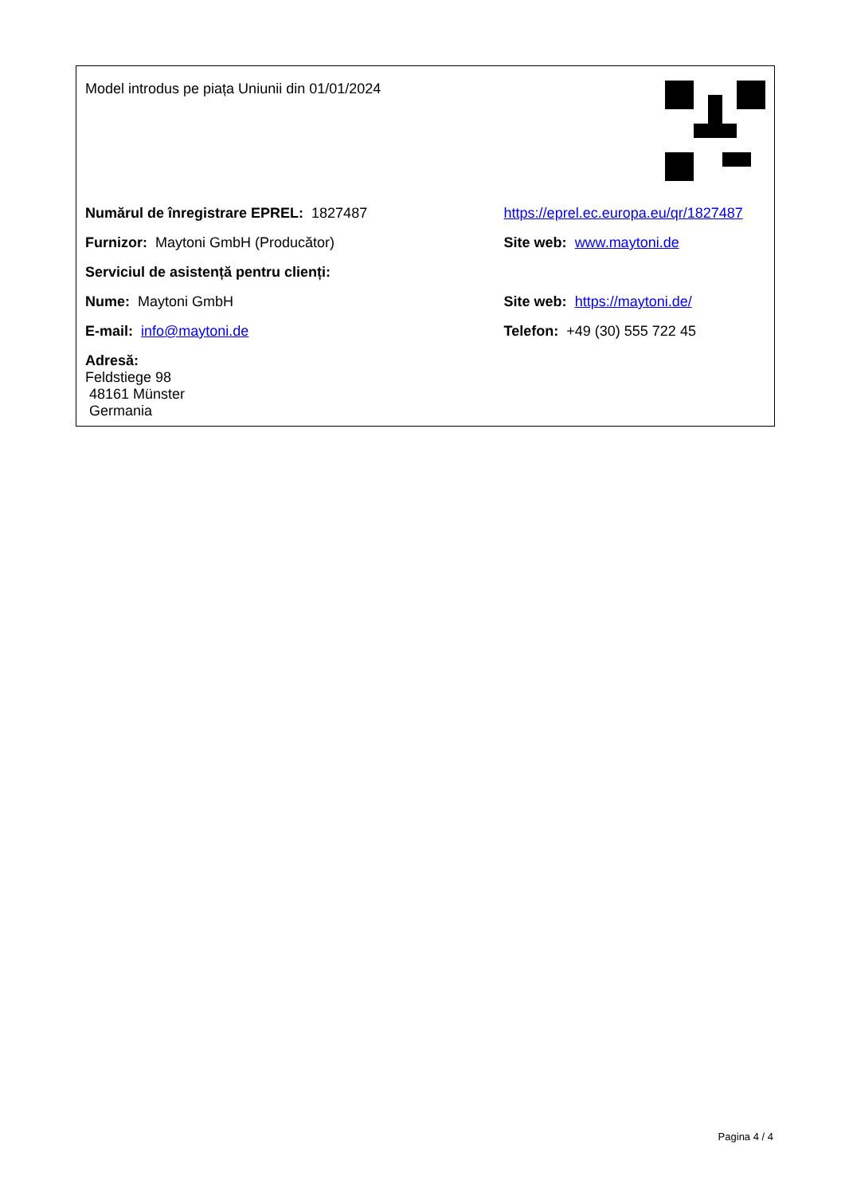| Model introdus pe piața Uniunii din 01/01/2024 | |
| Numărul de înregistrare EPREL: 1827487 | https://eprel.ec.europa.eu/qr/1827487 |
| Furnizor: Maytoni GmbH (Producător) | Site web: www.maytoni.de |
| Serviciul de asistență pentru clienți: | |
| Nume: Maytoni GmbH | Site web: https://maytoni.de/ |
| E-mail: info@maytoni.de | Telefon: +49 (30) 555 722 45 |
| Adresă: Feldstiege 98 48161 Münster Germania | |
Pagina 4 / 4